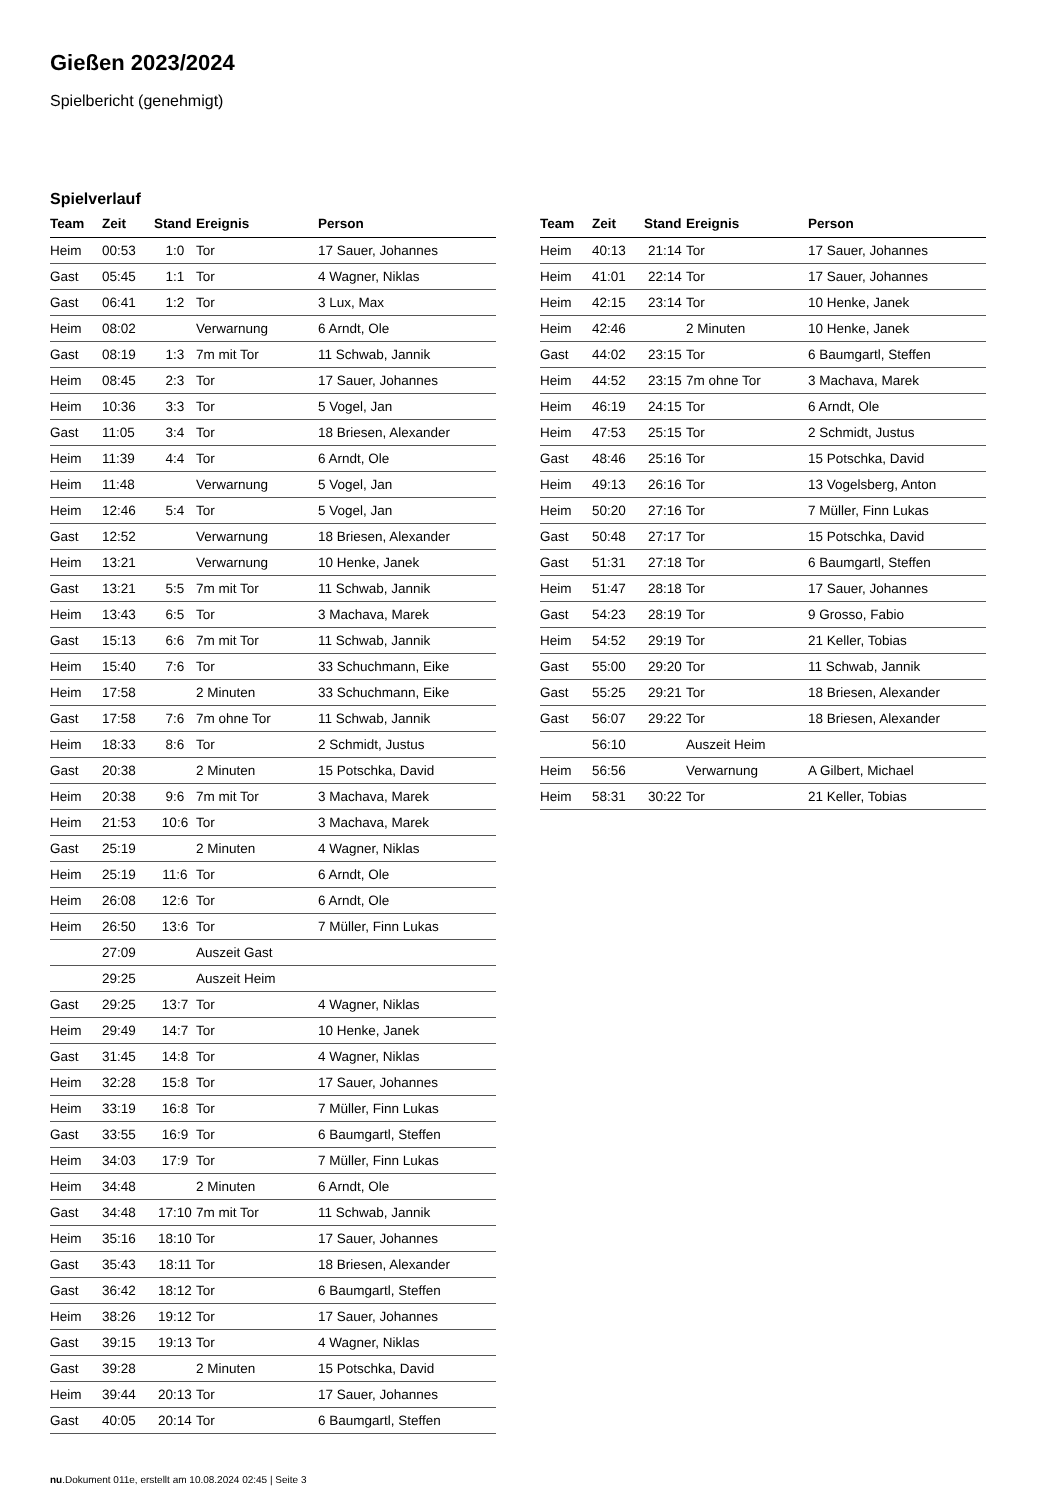Gießen 2023/2024
Spielbericht (genehmigt)
Spielverlauf
| Team | Zeit | Stand | Ereignis | Person |
| --- | --- | --- | --- | --- |
| Heim | 00:53 | 1:0 | Tor | 17 Sauer, Johannes |
| Gast | 05:45 | 1:1 | Tor | 4 Wagner, Niklas |
| Gast | 06:41 | 1:2 | Tor | 3 Lux, Max |
| Heim | 08:02 | | Verwarnung | 6 Arndt, Ole |
| Gast | 08:19 | 1:3 | 7m mit Tor | 11 Schwab, Jannik |
| Heim | 08:45 | 2:3 | Tor | 17 Sauer, Johannes |
| Heim | 10:36 | 3:3 | Tor | 5 Vogel, Jan |
| Gast | 11:05 | 3:4 | Tor | 18 Briesen, Alexander |
| Heim | 11:39 | 4:4 | Tor | 6 Arndt, Ole |
| Heim | 11:48 | | Verwarnung | 5 Vogel, Jan |
| Heim | 12:46 | 5:4 | Tor | 5 Vogel, Jan |
| Gast | 12:52 | | Verwarnung | 18 Briesen, Alexander |
| Heim | 13:21 | | Verwarnung | 10 Henke, Janek |
| Gast | 13:21 | 5:5 | 7m mit Tor | 11 Schwab, Jannik |
| Heim | 13:43 | 6:5 | Tor | 3 Machava, Marek |
| Gast | 15:13 | 6:6 | 7m mit Tor | 11 Schwab, Jannik |
| Heim | 15:40 | 7:6 | Tor | 33 Schuchmann, Eike |
| Heim | 17:58 | | 2 Minuten | 33 Schuchmann, Eike |
| Gast | 17:58 | 7:6 | 7m ohne Tor | 11 Schwab, Jannik |
| Heim | 18:33 | 8:6 | Tor | 2 Schmidt, Justus |
| Gast | 20:38 | | 2 Minuten | 15 Potschka, David |
| Heim | 20:38 | 9:6 | 7m mit Tor | 3 Machava, Marek |
| Heim | 21:53 | 10:6 | Tor | 3 Machava, Marek |
| Gast | 25:19 | | 2 Minuten | 4 Wagner, Niklas |
| Heim | 25:19 | 11:6 | Tor | 6 Arndt, Ole |
| Heim | 26:08 | 12:6 | Tor | 6 Arndt, Ole |
| Heim | 26:50 | 13:6 | Tor | 7 Müller, Finn Lukas |
| | 27:09 | | Auszeit Gast | |
| | 29:25 | | Auszeit Heim | |
| Gast | 29:25 | 13:7 | Tor | 4 Wagner, Niklas |
| Heim | 29:49 | 14:7 | Tor | 10 Henke, Janek |
| Gast | 31:45 | 14:8 | Tor | 4 Wagner, Niklas |
| Heim | 32:28 | 15:8 | Tor | 17 Sauer, Johannes |
| Heim | 33:19 | 16:8 | Tor | 7 Müller, Finn Lukas |
| Gast | 33:55 | 16:9 | Tor | 6 Baumgartl, Steffen |
| Heim | 34:03 | 17:9 | Tor | 7 Müller, Finn Lukas |
| Heim | 34:48 | | 2 Minuten | 6 Arndt, Ole |
| Gast | 34:48 | 17:10 | 7m mit Tor | 11 Schwab, Jannik |
| Heim | 35:16 | 18:10 | Tor | 17 Sauer, Johannes |
| Gast | 35:43 | 18:11 | Tor | 18 Briesen, Alexander |
| Gast | 36:42 | 18:12 | Tor | 6 Baumgartl, Steffen |
| Heim | 38:26 | 19:12 | Tor | 17 Sauer, Johannes |
| Gast | 39:15 | 19:13 | Tor | 4 Wagner, Niklas |
| Gast | 39:28 | | 2 Minuten | 15 Potschka, David |
| Heim | 39:44 | 20:13 | Tor | 17 Sauer, Johannes |
| Gast | 40:05 | 20:14 | Tor | 6 Baumgartl, Steffen |
| Team | Zeit | Stand | Ereignis | Person |
| --- | --- | --- | --- | --- |
| Heim | 40:13 | 21:14 | Tor | 17 Sauer, Johannes |
| Heim | 41:01 | 22:14 | Tor | 17 Sauer, Johannes |
| Heim | 42:15 | 23:14 | Tor | 10 Henke, Janek |
| Heim | 42:46 | | 2 Minuten | 10 Henke, Janek |
| Gast | 44:02 | 23:15 | Tor | 6 Baumgartl, Steffen |
| Heim | 44:52 | 23:15 | 7m ohne Tor | 3 Machava, Marek |
| Heim | 46:19 | 24:15 | Tor | 6 Arndt, Ole |
| Heim | 47:53 | 25:15 | Tor | 2 Schmidt, Justus |
| Gast | 48:46 | 25:16 | Tor | 15 Potschka, David |
| Heim | 49:13 | 26:16 | Tor | 13 Vogelsberg, Anton |
| Heim | 50:20 | 27:16 | Tor | 7 Müller, Finn Lukas |
| Gast | 50:48 | 27:17 | Tor | 15 Potschka, David |
| Gast | 51:31 | 27:18 | Tor | 6 Baumgartl, Steffen |
| Heim | 51:47 | 28:18 | Tor | 17 Sauer, Johannes |
| Gast | 54:23 | 28:19 | Tor | 9 Grosso, Fabio |
| Heim | 54:52 | 29:19 | Tor | 21 Keller, Tobias |
| Gast | 55:00 | 29:20 | Tor | 11 Schwab, Jannik |
| Gast | 55:25 | 29:21 | Tor | 18 Briesen, Alexander |
| Gast | 56:07 | 29:22 | Tor | 18 Briesen, Alexander |
| | 56:10 | | Auszeit Heim | |
| Heim | 56:56 | | Verwarnung | A Gilbert, Michael |
| Heim | 58:31 | 30:22 | Tor | 21 Keller, Tobias |
nu.Dokument 011e, erstellt am 10.08.2024 02:45 | Seite 3